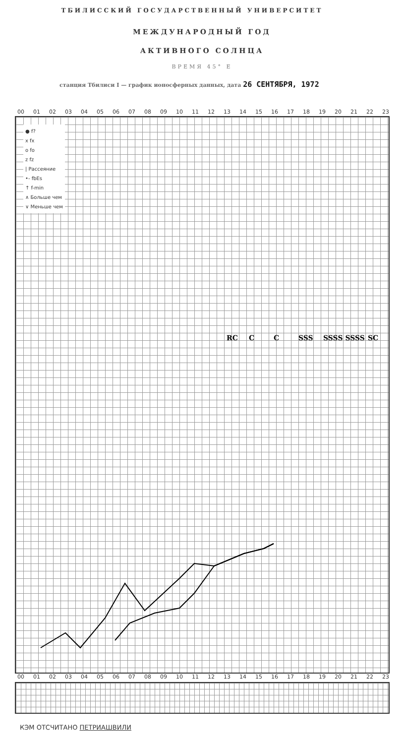ТБИЛИССКИЙ ГОСУДАРСТВЕННЫЙ УНИВЕРСИТЕТ
МЕЖДУНАРОДНЫЙ ГОД
АКТИВНОГО СОЛНЦА
ВРЕМЯ 45° Е
станция Тбилиси I — график ионосферных данных, дата 26 СЕНТЯБРЯ, 1972
00 01 02 03 04 05 06 07 08 09 10 11 12 13 14 15 16 17 18 19 20 21 22 23
● f?
x fx
o fo
z fz
| Рассеяние
•- fbEs
↑ f-min
∧ Больше чем
∨ Меньше чем
C
C
RC
SSS
SSSS SSSS
SC
00 01 02 03 04 05 06 07 08 09 10 11 12 13 14 15 16 17 18 19 20 21 22 23
КЭМ ОТСЧИТАНО ПЕТРИАШВИЛИ